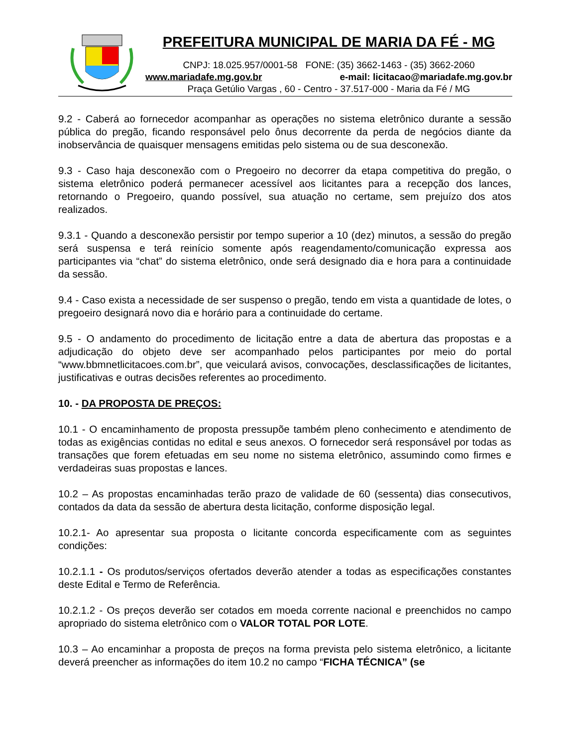PREFEITURA MUNICIPAL DE MARIA DA FÉ - MG
CNPJ: 18.025.957/0001-58 FONE: (35) 3662-1463 - (35) 3662-2060
www.mariadafe.mg.gov.br e-mail: licitacao@mariadafe.mg.gov.br
Praça Getúlio Vargas , 60 - Centro - 37.517-000 - Maria da Fé / MG
9.2 - Caberá ao fornecedor acompanhar as operações no sistema eletrônico durante a sessão pública do pregão, ficando responsável pelo ônus decorrente da perda de negócios diante da inobservância de quaisquer mensagens emitidas pelo sistema ou de sua desconexão.
9.3 - Caso haja desconexão com o Pregoeiro no decorrer da etapa competitiva do pregão, o sistema eletrônico poderá permanecer acessível aos licitantes para a recepção dos lances, retornando o Pregoeiro, quando possível, sua atuação no certame, sem prejuízo dos atos realizados.
9.3.1 - Quando a desconexão persistir por tempo superior a 10 (dez) minutos, a sessão do pregão será suspensa e terá reinício somente após reagendamento/comunicação expressa aos participantes via “chat” do sistema eletrônico, onde será designado dia e hora para a continuidade da sessão.
9.4 - Caso exista a necessidade de ser suspenso o pregão, tendo em vista a quantidade de lotes, o pregoeiro designará novo dia e horário para a continuidade do certame.
9.5 - O andamento do procedimento de licitação entre a data de abertura das propostas e a adjudicação do objeto deve ser acompanhado pelos participantes por meio do portal “www.bbmnetlicitacoes.com.br”, que veiculará avisos, convocações, desclassificações de licitantes, justificativas e outras decisões referentes ao procedimento.
10. - DA PROPOSTA DE PREÇOS:
10.1 - O encaminhamento de proposta pressupõe também pleno conhecimento e atendimento de todas as exigências contidas no edital e seus anexos. O fornecedor será responsável por todas as transações que forem efetuadas em seu nome no sistema eletrônico, assumindo como firmes e verdadeiras suas propostas e lances.
10.2 – As propostas encaminhadas terão prazo de validade de 60 (sessenta) dias consecutivos, contados da data da sessão de abertura desta licitação, conforme disposição legal.
10.2.1- Ao apresentar sua proposta o licitante concorda especificamente com as seguintes condições:
10.2.1.1 - Os produtos/serviços ofertados deverão atender a todas as especificações constantes deste Edital e Termo de Referência.
10.2.1.2 - Os preços deverão ser cotados em moeda corrente nacional e preenchidos no campo apropriado do sistema eletrônico com o VALOR TOTAL POR LOTE.
10.3 – Ao encaminhar a proposta de preços na forma prevista pelo sistema eletrônico, a licitante deverá preencher as informações do item 10.2 no campo “FICHA TÉCNICA” (se